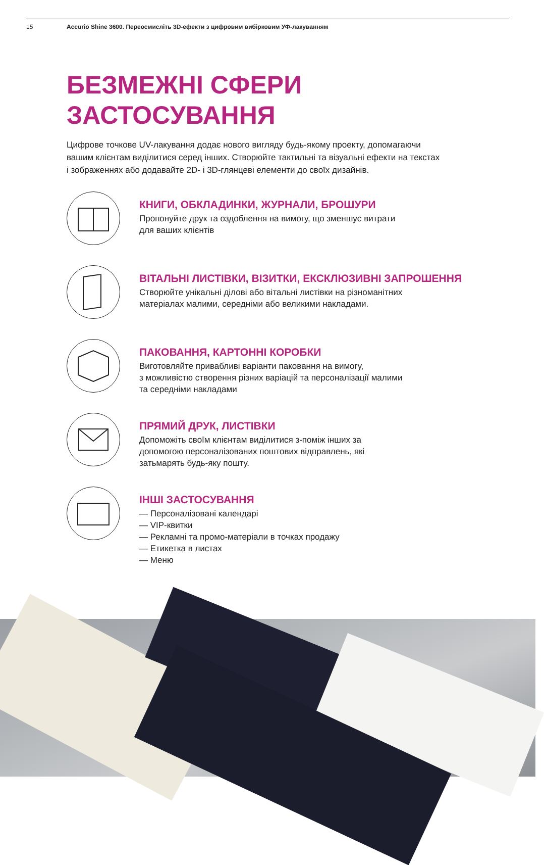15 Accurio Shine 3600. Переосмисліть 3D-ефекти з цифровим вибірковим УФ-лакуванням
БЕЗМЕЖНІ СФЕРИ
ЗАСТОСУВАННЯ
Цифрове точкове UV-лакування додає нового вигляду будь-якому проекту, допомагаючи вашим клієнтам виділитися серед інших. Створюйте тактильні та візуальні ефекти на текстах і зображеннях або додавайте 2D- і 3D-глянцеві елементи до своїх дизайнів.
КНИГИ, ОБКЛАДИНКИ, ЖУРНАЛИ, БРОШУРИ
Пропонуйте друк та оздоблення на вимогу, що зменшує витрати
для ваших клієнтів
ВІТАЛЬНІ ЛИСТІВКИ, ВІЗИТКИ, ЕКСКЛЮЗИВНІ ЗАПРОШЕННЯ
Створюйте унікальні ділові або вітальні листівки на різноманітних
матеріалах малими, середніми або великими накладами.
ПАКОВАННЯ, КАРТОННІ КОРОБКИ
Виготовляйте привабливі варіанти паковання на вимогу,
з можливістю створення різних варіацій та персоналізації малими
та середніми накладами
ПРЯМИЙ ДРУК, ЛИСТІВКИ
Допоможіть своїм клієнтам виділитися з-поміж інших за
допомогою персоналізованих поштових відправлень, які
затьмарять будь-яку пошту.
ІНШІ ЗАСТОСУВАННЯ
— Персоналізовані календарі
— VIP-квитки
— Рекламні та промо-матеріали в точках продажу
— Етикетка в листах
— Меню